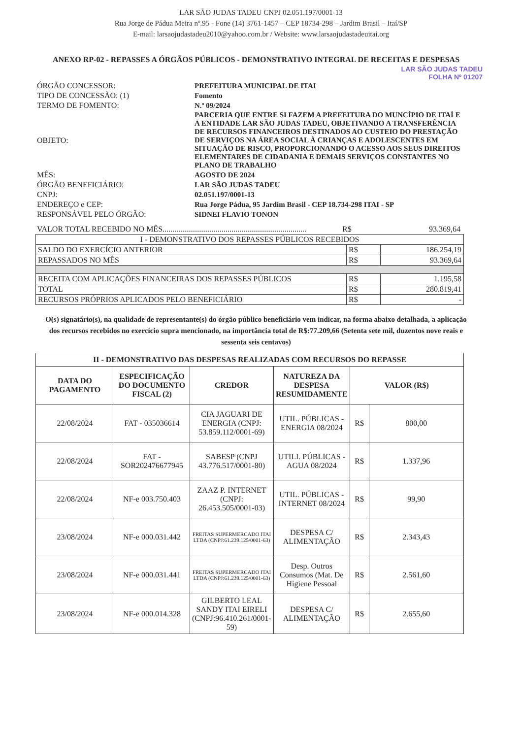LAR SÃO JUDAS TADEU CNPJ 02.051.197/0001-13
Rua Jorge de Pádua Meira nº.95 - Fone (14) 3761-1457 – CEP 18734-298 – Jardim Brasil – Itaí/SP
E-mail: larsaojudastadeu2010@yahoo.com.br / Website: www.larsaojudastadeuitai.org
ANEXO RP-02 - REPASSES A ÓRGÃOS PÚBLICOS - DEMONSTRATIVO INTEGRAL DE RECEITAS E DESPESAS
LAR SÃO JUDAS TADEU
FOLHA Nº 01207
| ÓRGÃO CONCESSOR: | PREFEITURA MUNICIPAL DE ITAI |
| TIPO DE CONCESSÃO: (1) | Fomento |
| TERMO DE FOMENTO: | N.º 09/2024 |
| OBJETO: | PARCERIA QUE ENTRE SI FAZEM A PREFEITURA DO MUNCÍPIO DE ITAÍ E A ENTIDADE LAR SÃO JUDAS TADEU, OBJETIVANDO A TRANSFERÊNCIA DE RECURSOS FINANCEIROS DESTINADOS AO CUSTEIO DO PRESTAÇÃO DE SERVIÇOS NA ÁREA SOCIAL À CRIANÇAS E ADOLESCENTES EM SITUAÇÃO DE RISCO, PROPORCIONANDO O ACESSO AOS SEUS DIREITOS ELEMENTARES DE CIDADANIA E DEMAIS SERVIÇOS CONSTANTES NO PLANO DE TRABALHO |
| MÊS: | AGOSTO DE 2024 |
| ÓRGÃO BENEFICIÁRIO: | LAR SÃO JUDAS TADEU |
| CNPJ: | 02.051.197/0001-13 |
| ENDEREÇO e CEP: | Rua Jorge Pádua, 95 Jardim Brasil - CEP 18.734-298 ITAI - SP |
| RESPONSÁVEL PELO ÓRGÃO: | SIDNEI FLAVIO TONON |
| VALOR TOTAL RECEBIDO NO MÊS......................................................................... | R$ | 93.369,64 |
| I - DEMONSTRATIVO DOS REPASSES PÚBLICOS RECEBIDOS | | |
| SALDO DO EXERCÍCIO ANTERIOR | R$ | 186.254,19 |
| REPASSADOS NO MÊS | R$ | 93.369,64 |
| RECEITA COM APLICAÇÕES FINANCEIRAS DOS REPASSES PÚBLICOS | R$ | 1.195,58 |
| TOTAL | R$ | 280.819,41 |
| RECURSOS PRÓPRIOS APLICADOS PELO BENEFICIÁRIO | R$ | - |
O(s) signatário(s), na qualidade de representante(s) do órgão público beneficiário vem indicar, na forma abaixo detalhada, a aplicação dos recursos recebidos no exercício supra mencionado, na importância total de R$:77.209,66 (Setenta sete mil, duzentos nove reais e sessenta seis centavos)
| II - DEMONSTRATIVO DAS DESPESAS REALIZADAS COM RECURSOS DO REPASSE | | | | | |
| --- | --- | --- | --- | --- | --- |
| DATA DO PAGAMENTO | ESPECIFICAÇÃO DO DOCUMENTO FISCAL (2) | CREDOR | NATUREZA DA DESPESA RESUMIDAMENTE | VALOR (R$) | |
| 22/08/2024 | FAT - 035036614 | CIA JAGUARI DE ENERGIA (CNPJ: 53.859.112/0001-69) | UTIL. PÚBLICAS - ENERGIA 08/2024 | R$ | 800,00 |
| 22/08/2024 | FAT - SOR202476677945 | SABESP (CNPJ 43.776.517/0001-80) | UTILI. PÚBLICAS - AGUA 08/2024 | R$ | 1.337,96 |
| 22/08/2024 | NF-e 003.750.403 | ZAAZ P. INTERNET (CNPJ: 26.453.505/0001-03) | UTIL. PÚBLICAS - INTERNET 08/2024 | R$ | 99,90 |
| 23/08/2024 | NF-e 000.031.442 | FREITAS SUPERMERCADO ITAI LTDA (CNPJ:61.239.125/0001-63) | DESPESA C/ ALIMENTAÇÃO | R$ | 2.343,43 |
| 23/08/2024 | NF-e 000.031.441 | FREITAS SUPERMERCADO ITAI LTDA (CNPJ:61.239.125/0001-63) | Desp. Outros Consumos (Mat. De Higiene Pessoal | R$ | 2.561,60 |
| 23/08/2024 | NF-e 000.014.328 | GILBERTO LEAL SANDY ITAI EIRELI (CNPJ:96.410.261/0001-59) | DESPESA C/ ALIMENTAÇÃO | R$ | 2.655,60 |